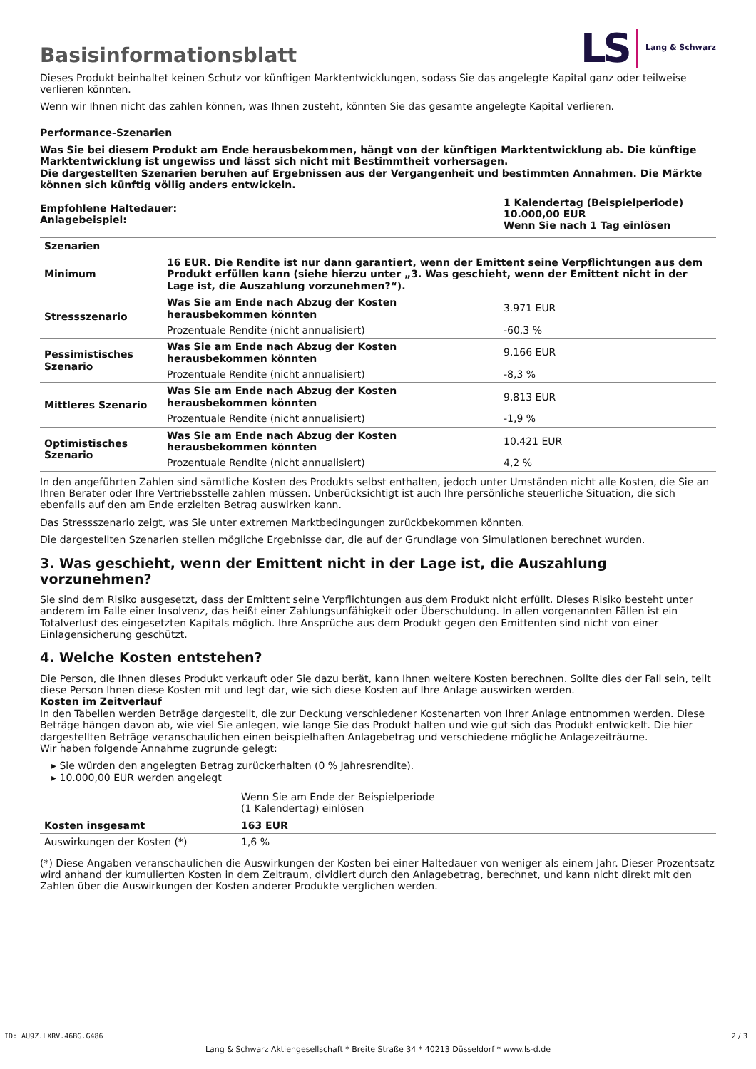Basisinformationsblatt
LS Lang & Schwarz
Dieses Produkt beinhaltet keinen Schutz vor künftigen Marktentwicklungen, sodass Sie das angelegte Kapital ganz oder teilweise verlieren könnten.
Wenn wir Ihnen nicht das zahlen können, was Ihnen zusteht, könnten Sie das gesamte angelegte Kapital verlieren.
Performance-Szenarien
Was Sie bei diesem Produkt am Ende herausbekommen, hängt von der künftigen Marktentwicklung ab. Die künftige Marktentwicklung ist ungewiss und lässt sich nicht mit Bestimmtheit vorhersagen.
Die dargestellten Szenarien beruhen auf Ergebnissen aus der Vergangenheit und bestimmten Annahmen. Die Märkte können sich künftig völlig anders entwickeln.
| Empfohlene Haltedauer: Anlagebeispiel: | 1 Kalendertag (Beispielperiode) 10.000,00 EUR Wenn Sie nach 1 Tag einlösen |
| Szenarien | | |
| Minimum | 16 EUR. Die Rendite ist nur dann garantiert, wenn der Emittent seine Verpflichtungen aus dem Produkt erfüllen kann (siehe hierzu unter „3. Was geschieht, wenn der Emittent nicht in der Lage ist, die Auszahlung vorzunehmen?“). | |
| Stressszenario | Was Sie am Ende nach Abzug der Kosten herausbekommen könnten | 3.971 EUR |
| | Prozentuale Rendite (nicht annualisiert) | -60,3 % |
| Pessimistisches Szenario | Was Sie am Ende nach Abzug der Kosten herausbekommen könnten | 9.166 EUR |
| | Prozentuale Rendite (nicht annualisiert) | -8,3 % |
| Mittleres Szenario | Was Sie am Ende nach Abzug der Kosten herausbekommen könnten | 9.813 EUR |
| | Prozentuale Rendite (nicht annualisiert) | -1,9 % |
| Optimistisches Szenario | Was Sie am Ende nach Abzug der Kosten herausbekommen könnten | 10.421 EUR |
| | Prozentuale Rendite (nicht annualisiert) | 4,2 % |
In den angeführten Zahlen sind sämtliche Kosten des Produkts selbst enthalten, jedoch unter Umständen nicht alle Kosten, die Sie an Ihren Berater oder Ihre Vertriebsstelle zahlen müssen. Unberücksichtigt ist auch Ihre persönliche steuerliche Situation, die sich ebenfalls auf den am Ende erzielten Betrag auswirken kann.
Das Stressszenario zeigt, was Sie unter extremen Marktbedingungen zurückbekommen könnten.
Die dargestellten Szenarien stellen mögliche Ergebnisse dar, die auf der Grundlage von Simulationen berechnet wurden.
3. Was geschieht, wenn der Emittent nicht in der Lage ist, die Auszahlung vorzunehmen?
Sie sind dem Risiko ausgesetzt, dass der Emittent seine Verpflichtungen aus dem Produkt nicht erfüllt. Dieses Risiko besteht unter anderem im Falle einer Insolvenz, das heißt einer Zahlungsunfähigkeit oder Überschuldung. In allen vorgenannten Fällen ist ein Totalverlust des eingesetzten Kapitals möglich. Ihre Ansprüche aus dem Produkt gegen den Emittenten sind nicht von einer Einlagensicherung geschützt.
4. Welche Kosten entstehen?
Die Person, die Ihnen dieses Produkt verkauft oder Sie dazu berät, kann Ihnen weitere Kosten berechnen. Sollte dies der Fall sein, teilt diese Person Ihnen diese Kosten mit und legt dar, wie sich diese Kosten auf Ihre Anlage auswirken werden.
Kosten im Zeitverlauf
In den Tabellen werden Beträge dargestellt, die zur Deckung verschiedener Kostenarten von Ihrer Anlage entnommen werden. Diese Beträge hängen davon ab, wie viel Sie anlegen, wie lange Sie das Produkt halten und wie gut sich das Produkt entwickelt. Die hier dargestellten Beträge veranschaulichen einen beispielhaften Anlagebetrag und verschiedene mögliche Anlagezeiträume.
Wir haben folgende Annahme zugrunde gelegt:
▸ Sie würden den angelegten Betrag zurückerhalten (0 % Jahresrendite).
▸ 10.000,00 EUR werden angelegt
| | Wenn Sie am Ende der Beispielperiode (1 Kalendertag) einlösen |
| Kosten insgesamt | 163 EUR |
| Auswirkungen der Kosten (*) | 1,6 % |
(*) Diese Angaben veranschaulichen die Auswirkungen der Kosten bei einer Haltedauer von weniger als einem Jahr. Dieser Prozentsatz wird anhand der kumulierten Kosten in dem Zeitraum, dividiert durch den Anlagebetrag, berechnet, und kann nicht direkt mit den Zahlen über die Auswirkungen der Kosten anderer Produkte verglichen werden.
ID: AU9Z.LXRV.46BG.G486
Lang & Schwarz Aktiengesellschaft * Breite Straße 34 * 40213 Düsseldorf * www.ls-d.de
2 / 3